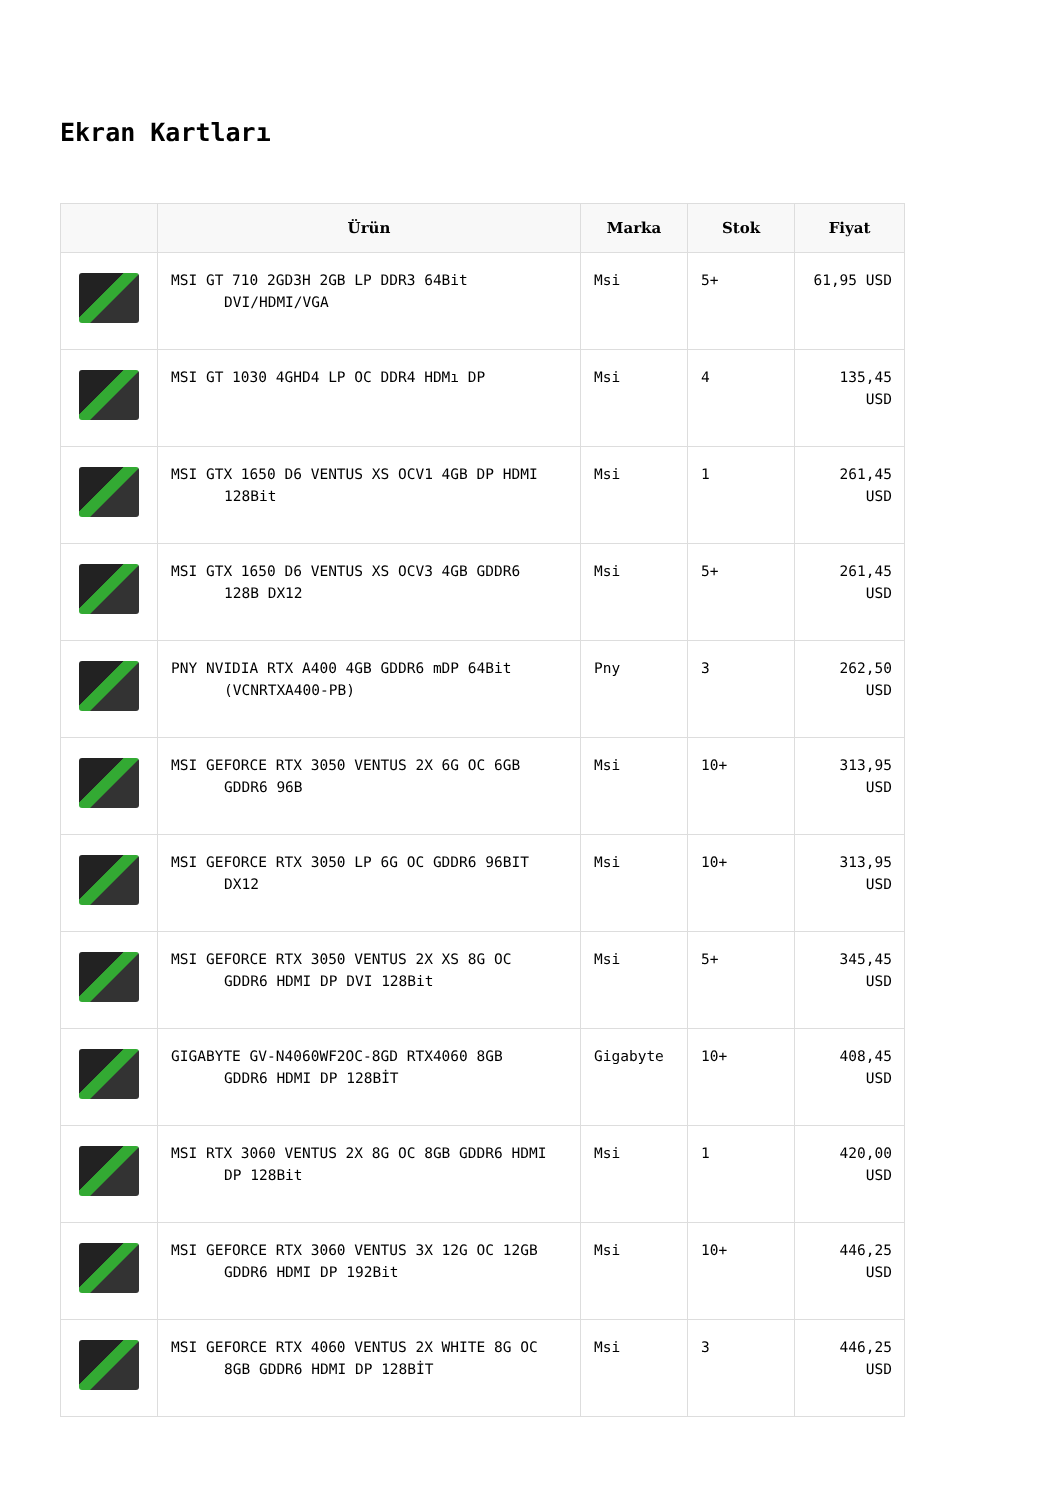Ekran Kartları
| | Ürün | Marka | Stok | Fiyat |
| --- | --- | --- | --- | --- |
| | MSI GT 710 2GD3H 2GB LP DDR3 64Bit DVI/HDMI/VGA | Msi | 5+ | 61,95 USD |
| | MSI GT 1030 4GHD4 LP OC DDR4 HDMı DP | Msi | 4 | 135,45 USD |
| | MSI GTX 1650 D6 VENTUS XS OCV1 4GB DP HDMI 128Bit | Msi | 1 | 261,45 USD |
| | MSI GTX 1650 D6 VENTUS XS OCV3 4GB GDDR6 128B DX12 | Msi | 5+ | 261,45 USD |
| | PNY NVIDIA RTX A400 4GB GDDR6 mDP 64Bit (VCNRTXA400-PB) | Pny | 3 | 262,50 USD |
| | MSI GEFORCE RTX 3050 VENTUS 2X 6G OC 6GB GDDR6 96B | Msi | 10+ | 313,95 USD |
| | MSI GEFORCE RTX 3050 LP 6G OC GDDR6 96BIT DX12 | Msi | 10+ | 313,95 USD |
| | MSI GEFORCE RTX 3050 VENTUS 2X XS 8G OC GDDR6 HDMI DP DVI 128Bit | Msi | 5+ | 345,45 USD |
| | GIGABYTE GV-N4060WF2OC-8GD RTX4060 8GB GDDR6 HDMI DP 128BİT | Gigabyte | 10+ | 408,45 USD |
| | MSI RTX 3060 VENTUS 2X 8G OC 8GB GDDR6 HDMI DP 128Bit | Msi | 1 | 420,00 USD |
| | MSI GEFORCE RTX 3060 VENTUS 3X 12G OC 12GB GDDR6 HDMI DP 192Bit | Msi | 10+ | 446,25 USD |
| | MSI GEFORCE RTX 4060 VENTUS 2X WHITE 8G OC 8GB GDDR6 HDMI DP 128BİT | Msi | 3 | 446,25 USD |